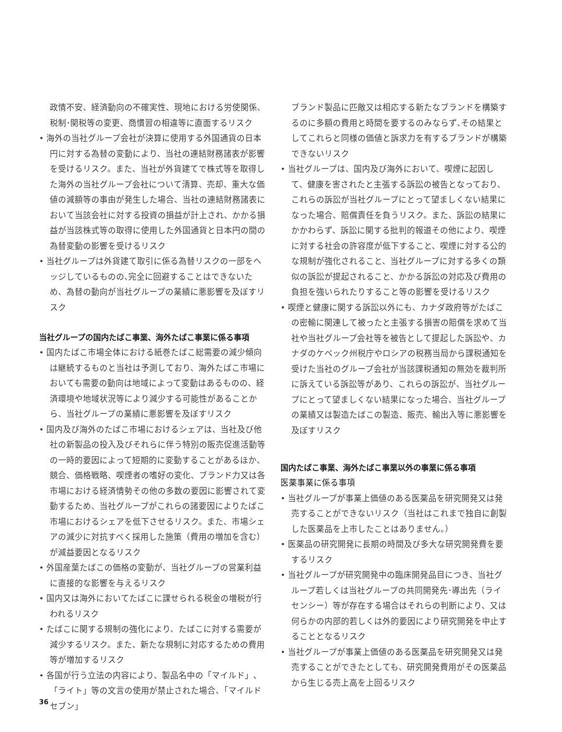政情不安、経済動向の不確実性、現地における労使関係、税制･関税等の変更、商慣習の相違等に直面するリスク
• 海外の当社グループ会社が決算に使用する外国通貨の日本円に対する為替の変動により、当社の連結財務諸表が影響を受けるリスク。また、当社が外貨建てで株式等を取得した海外の当社グループ会社について清算、売却、重大な価値の減額等の事由が発生した場合、当社の連結財務諸表において当該会社に対する投資の損益が計上され、かかる損益が当該株式等の取得に使用した外国通貨と日本円の間の為替変動の影響を受けるリスク
• 当社グループは外貨建て取引に係る為替リスクの一部をヘッジしているものの､完全に回避することはできないため、為替の動向が当社グループの業績に悪影響を及ぼすリスク
当社グループの国内たばこ事業、海外たばこ事業に係る事項
• 国内たばこ市場全体における紙巻たばこ総需要の減少傾向は継続するものと当社は予測しており、海外たばこ市場においても需要の動向は地域によって変動はあるものの、経済環境や地域状況等により減少する可能性があることから、当社グループの業績に悪影響を及ぼすリスク
• 国内及び海外のたばこ市場におけるシェアは、当社及び他社の新製品の投入及びそれらに伴う特別の販売促進活動等の一時的要因によって短期的に変動することがあるほか、競合、価格戦略、喫煙者の嗜好の変化、ブランド力又は各市場における経済情勢その他の多数の要因に影響されて変動するため、当社グループがこれらの諸要因によりたばこ市場におけるシェアを低下させるリスク。また、市場シェアの減少に対抗すべく採用した施策（費用の増加を含む）が減益要因となるリスク
• 外国産葉たばこの価格の変動が、当社グループの営業利益に直接的な影響を与えるリスク
• 国内又は海外においてたばこに課せられる税金の増税が行われるリスク
• たばこに関する規制の強化により、たばこに対する需要が減少するリスク。また、新たな規制に対応するための費用等が増加するリスク
• 各国が行う立法の内容により、製品名中の「マイルド」、「ライト」等の文言の使用が禁止された場合、「マイルドセブン」
ブランド製品に匹敵又は相応する新たなブランドを構築するのに多額の費用と時間を要するのみならず､その結果としてこれらと同様の価値と訴求力を有するブランドが構築できないリスク
• 当社グループは、国内及び海外において、喫煙に起因して、健康を害されたと主張する訴訟の被告となっており、これらの訴訟が当社グループにとって望ましくない結果になった場合、賠償責任を負うリスク。また、訴訟の結果にかかわらず、訴訟に関する批判的報道その他により、喫煙に対する社会の許容度が低下すること、喫煙に対する公的な規制が強化されること、当社グループに対する多くの類似の訴訟が提起されること、かかる訴訟の対応及び費用の負担を強いられたりすること等の影響を受けるリスク
• 喫煙と健康に関する訴訟以外にも、カナダ政府等がたばこの密輸に関連して被ったと主張する損害の賠償を求めて当社や当社グループ会社等を被告として提起した訴訟や、カナダのケベック州税庁やロシアの税務当局から課税通知を受けた当社のグループ会社が当該課税通知の無効を裁判所に訴えている訴訟等があり、これらの訴訟が、当社グループにとって望ましくない結果になった場合、当社グループの業績又は製造たばこの製造、販売、輸出入等に悪影響を及ぼすリスク
国内たばこ事業、海外たばこ事業以外の事業に係る事項
医薬事業に係る事項
• 当社グループが事業上価値のある医薬品を研究開発又は発売することができないリスク（当社はこれまで独自に創製した医薬品を上市したことはありません。）
• 医薬品の研究開発に長期の時間及び多大な研究開発費を要するリスク
• 当社グループが研究開発中の臨床開発品目につき、当社グループ若しくは当社グループの共同開発先･導出先（ライセンシー）等が存在する場合はそれらの判断により、又は何らかの内部的若しくは外的要因により研究開発を中止することとなるリスク
• 当社グループが事業上価値のある医薬品を研究開発又は発売することができたとしても、研究開発費用がその医薬品から生じる売上高を上回るリスク
36